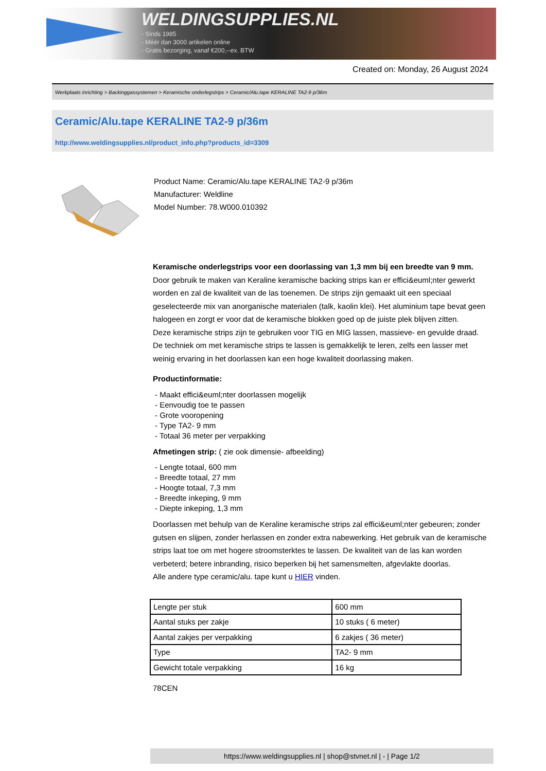WELDINGSUPPLIES.NL
- Sinds 1985
- Méér dan 3000 artikelen online
- Gratis bezorging, vanaf €200,--ex. BTW
Created on: Monday, 26 August 2024
Werkplaats inrichting > Backinggassystemen > Keramische onderlegstrips > Ceramic/Alu.tape KERALINE TA2-9 p/36m
Ceramic/Alu.tape KERALINE TA2-9 p/36m
http://www.weldingsupplies.nl/product_info.php?products_id=3309
Product Name: Ceramic/Alu.tape KERALINE TA2-9 p/36m
Manufacturer: Weldline
Model Number: 78.W000.010392
Keramische onderlegstrips voor een doorlassing van 1,3 mm bij een breedte van 9 mm. Door gebruik te maken van Keraline keramische backing strips kan er effici&euml;nter gewerkt worden en zal de kwaliteit van de las toenemen. De strips zijn gemaakt uit een speciaal geselecteerde mix van anorganische materialen (talk, kaolin klei). Het aluminium tape bevat geen halogeen en zorgt er voor dat de keramische blokken goed op de juiste plek blijven zitten.
Deze keramische strips zijn te gebruiken voor TIG en MIG lassen, massieve- en gevulde draad. De techniek om met keramische strips te lassen is gemakkelijk te leren, zelfs een lasser met weinig ervaring in het doorlassen kan een hoge kwaliteit doorlassing maken.
Productinformatie:
- Maakt effici&euml;nter doorlassen mogelijk
- Eenvoudig toe te passen
- Grote vooropening
- Type TA2- 9 mm
- Totaal 36 meter per verpakking
Afmetingen strip: ( zie ook dimensie- afbeelding)
- Lengte totaal, 600 mm
- Breedte totaal, 27 mm
- Hoogte totaal, 7,3 mm
- Breedte inkeping, 9 mm
- Diepte inkeping, 1,3 mm
Doorlassen met behulp van de Keraline keramische strips zal effici&euml;nter gebeuren; zonder gutsen en slijpen, zonder herlassen en zonder extra nabewerking. Het gebruik van de keramische strips laat toe om met hogere stroomsterktes te lassen. De kwaliteit van de las kan worden verbeterd; betere inbranding, risico beperken bij het samensmelten, afgevlakte doorlas.
Alle andere type ceramic/alu. tape kunt u HIER vinden.
| Lengte per stuk | 600 mm |
| Aantal stuks per zakje | 10 stuks ( 6 meter) |
| Aantal zakjes per verpakking | 6 zakjes ( 36 meter) |
| Type | TA2- 9 mm |
| Gewicht totale verpakking | 16 kg |
78CEN
https://www.weldingsupplies.nl | shop@stvnet.nl | - | Page 1/2